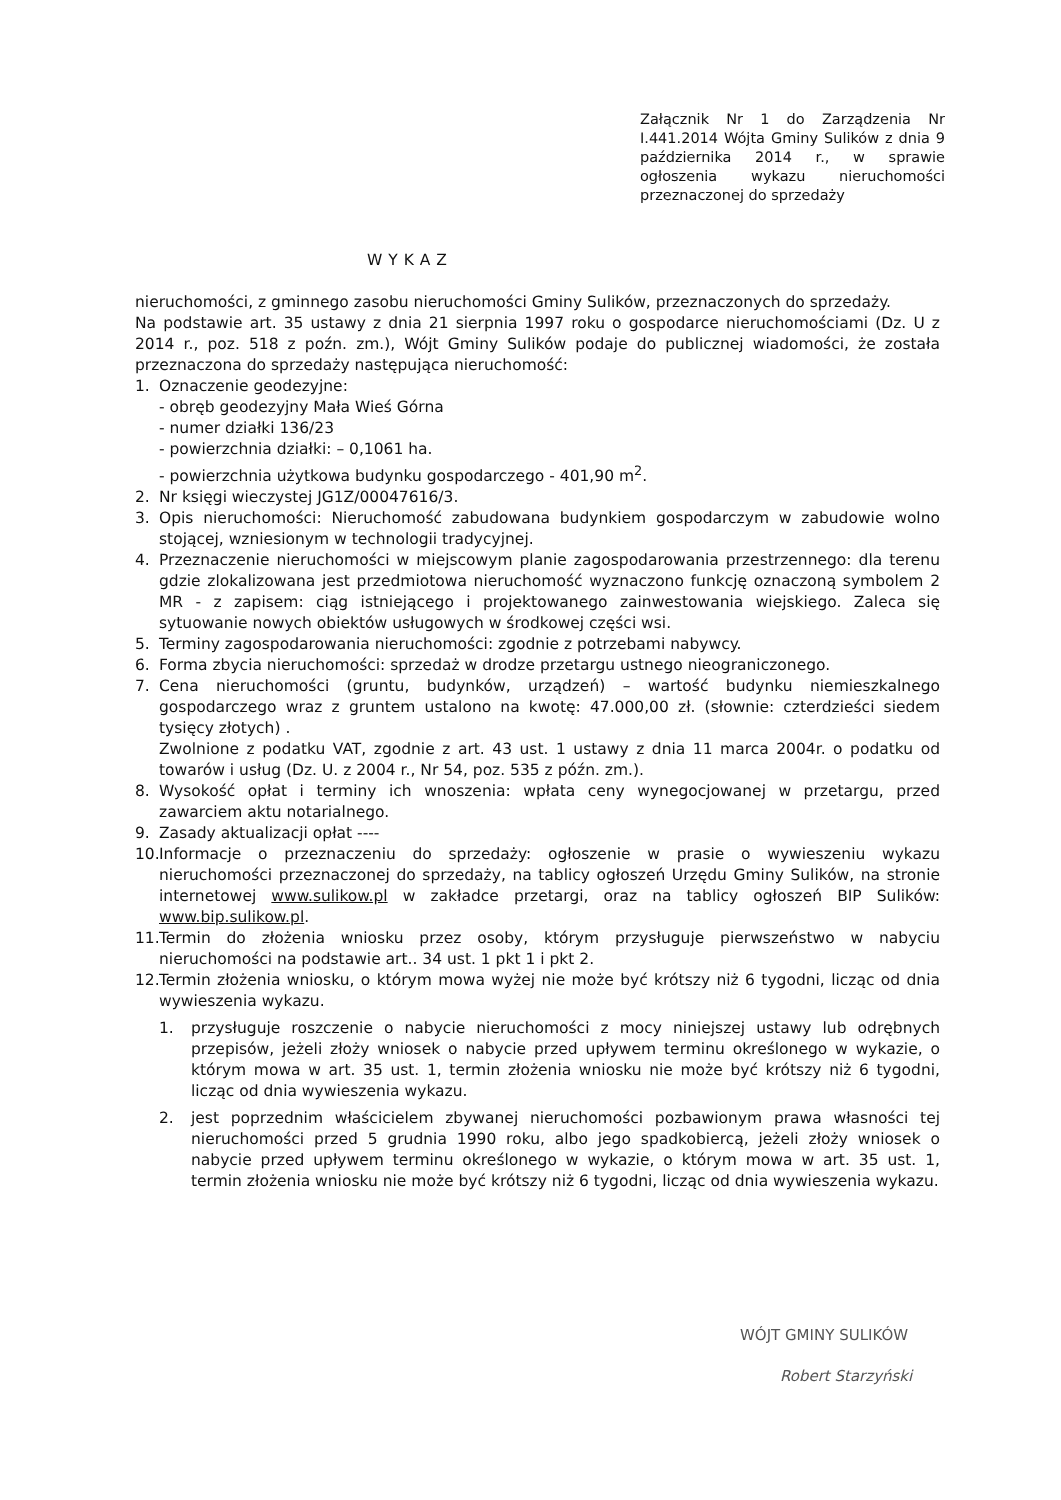Załącznik Nr 1 do Zarządzenia Nr I.441.2014 Wójta Gminy Sulików z dnia 9 października 2014 r., w sprawie ogłoszenia wykazu nieruchomości przeznaczonej do sprzedaży
WYKAZ
nieruchomości, z gminnego zasobu nieruchomości Gminy Sulików, przeznaczonych do sprzedaży.
Na podstawie art. 35 ustawy z dnia 21 sierpnia 1997 roku o gospodarce nieruchomościami (Dz. U z 2014 r., poz. 518 z poźn. zm.), Wójt Gminy Sulików podaje do publicznej wiadomości, że została przeznaczona do sprzedaży następująca nieruchomość:
1. Oznaczenie geodezyjne:
- obręb geodezyjny Mała Wieś Górna
- numer działki 136/23
- powierzchnia działki: – 0,1061 ha.
- powierzchnia użytkowa budynku gospodarczego - 401,90 m<sup>2</sup>.
2. Nr księgi wieczystej JG1Z/00047616/3.
3. Opis nieruchomości: Nieruchomość zabudowana budynkiem gospodarczym w zabudowie wolno stojącej, wzniesionym w technologii tradycyjnej.
4. Przeznaczenie nieruchomości w miejscowym planie zagospodarowania przestrzennego: dla terenu gdzie zlokalizowana jest przedmiotowa nieruchomość wyznaczono funkcję oznaczoną symbolem 2 MR - z zapisem: ciąg istniejącego i projektowanego zainwestowania wiejskiego. Zaleca się sytuowanie nowych obiektów usługowych w środkowej części wsi.
5. Terminy zagospodarowania nieruchomości: zgodnie z potrzebami nabywcy.
6. Forma zbycia nieruchomości: sprzedaż w drodze przetargu ustnego nieograniczonego.
7. Cena nieruchomości (gruntu, budynków, urządzeń) – wartość budynku niemieszkalnego gospodarczego wraz z gruntem ustalono na kwotę: 47.000,00 zł. (słownie: czterdzieści siedem tysięcy złotych) .
Zwolnione z podatku VAT, zgodnie z art. 43 ust. 1 ustawy z dnia 11 marca 2004r. o podatku od towarów i usług (Dz. U. z 2004 r., Nr 54, poz. 535 z późn. zm.).
8. Wysokość opłat i terminy ich wnoszenia: wpłata ceny wynegocjowanej w przetargu, przed zawarciem aktu notarialnego.
9. Zasady aktualizacji opłat ----
10.
Informacje o przeznaczeniu do sprzedaży: ogłoszenie w prasie o wywieszeniu wykazu nieruchomości przeznaczonej do sprzedaży, na tablicy ogłoszeń Urzędu Gminy Sulików, na stronie internetowej www.sulikow.pl w zakładce przetargi, oraz na tablicy ogłoszeń BIP Sulików: www.bip.sulikow.pl.
11.
Termin do złożenia wniosku przez osoby, którym przysługuje pierwszeństwo w nabyciu nieruchomości na podstawie art.. 34 ust. 1 pkt 1 i pkt 2.
12.
Termin złożenia wniosku, o którym mowa wyżej nie może być krótszy niż 6 tygodni, licząc od dnia wywieszenia wykazu.
1. przysługuje roszczenie o nabycie nieruchomości z mocy niniejszej ustawy lub odrębnych przepisów, jeżeli złoży wniosek o nabycie przed upływem terminu określonego w wykazie, o którym mowa w art. 35 ust. 1, termin złożenia wniosku nie może być krótszy niż 6 tygodni, licząc od dnia wywieszenia wykazu.
2. jest poprzednim właścicielem zbywanej nieruchomości pozbawionym prawa własności tej nieruchomości przed 5 grudnia 1990 roku, albo jego spadkobiercą, jeżeli złoży wniosek o nabycie przed upływem terminu określonego w wykazie, o którym mowa w art. 35 ust. 1, termin złożenia wniosku nie może być krótszy niż 6 tygodni, licząc od dnia wywieszenia wykazu.
WÓJT GMINY SULIKÓW
Robert Starzyński